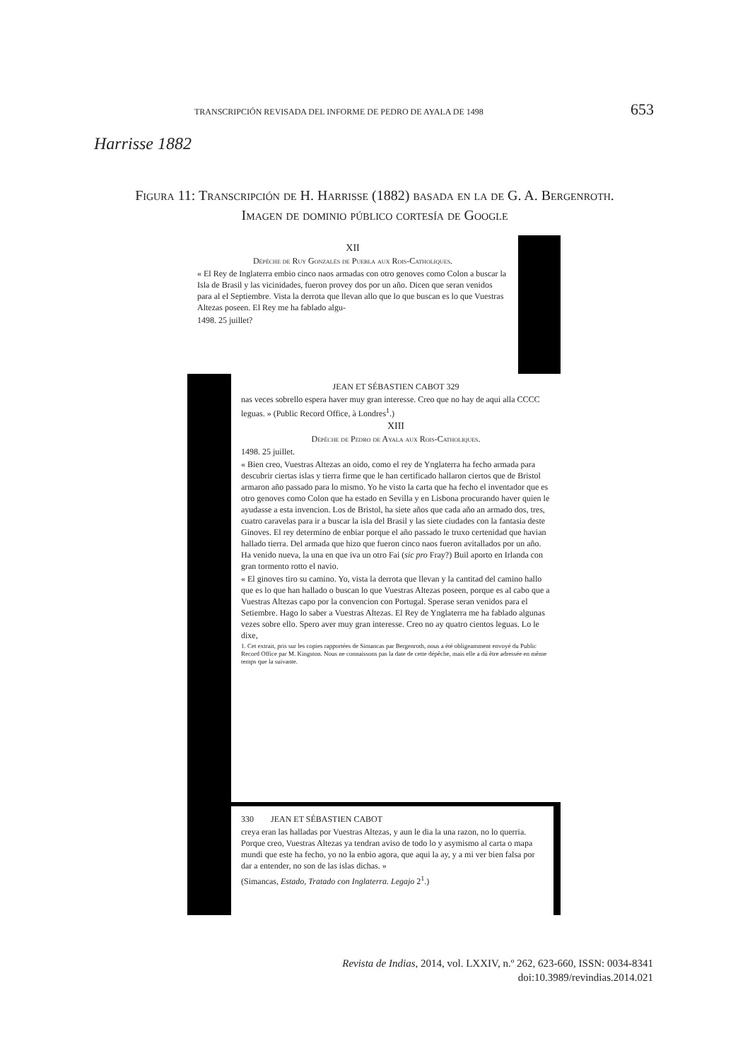TRANSCRIPCIÓN REVISADA DEL INFORME DE PEDRO DE AYALA DE 1498 653
Harrisse 1882
Figura 11: Transcripción de H. Harrisse (1882) basada en la de G. A. Bergenroth. Imagen de dominio público cortesía de Google
XII
Dépêche de Ruy Gonzalès de Puebla aux Rois-Catholiques.
« El Rey de Inglaterra embio cinco naos armadas con otro genoves como Colon a buscar la Isla de Brasil y las vicinidades, fueron provey dos por un año. Dicen que seran venidos para al el Septiembre. Vista la derrota que llevan allo que lo que buscan es lo que Vuestras Altezas poseen. El Rey me ha fablado algu-
1498. 25 juillet?
JEAN ET SÉBASTIEN CABOT 329
nas veces sobrello espera haver muy gran interesse. Creo que no hay de aqui alla CCCC leguas. » (Public Record Office, à Londres<sup>1</sup>.)
XIII
Dépêche de Pedro de Ayala aux Rois-Catholiques.
1498. 25 juillet.
« Bien creo, Vuestras Altezas an oido, como el rey de Ynglaterra ha fecho armada para descubrir ciertas islas y tierra firme que le han certificado hallaron ciertos que de Bristol armaron año passado para lo mismo. Yo he visto la carta que ha fecho el inventador que es otro genoves como Colon que ha estado en Sevilla y en Lisbona procurando haver quien le ayudasse a esta invencion. Los de Bristol, ha siete años que cada año an armado dos, tres, cuatro caravelas para ir a buscar la isla del Brasil y las siete ciudades con la fantasia deste Ginoves. El rey determino de enbiar porque el año passado le truxo certenidad que havian hallado tierra. Del armada que hizo que fueron cinco naos fueron avitallados por un año. Ha venido nueva, la una en que iva un otro Fai (sic pro Fray?) Buil aporto en Irlanda con gran tormento rotto el navio.
« El ginoves tiro su camino. Yo, vista la derrota que llevan y la cantitad del camino hallo que es lo que han hallado o buscan lo que Vuestras Altezas poseen, porque es al cabo que a Vuestras Altezas capo por la convencion con Portugal. Sperase seran venidos para el Setiembre. Hago lo saber a Vuestras Altezas. El Rey de Ynglaterra me ha fablado algunas vezes sobre ello. Spero aver muy gran interesse. Creo no ay quatro cientos leguas. Lo le dixe,
1. Cet extrait, pris sur les copies rapportées de Simancas par Bergenroth, nous a été obligeamment envoyé du Public Record Office par M. Kingston. Nous ne connaissons pas la date de cette dépêche, mais elle a dû être adressée en même temps que la suivante.
330 JEAN ET SÉBASTIEN CABOT
creya eran las halladas por Vuestras Altezas, y aun le dia la una razon, no lo querria. Porque creo, Vuestras Altezas ya tendran aviso de todo lo y asymismo al carta o mapa mundi que este ha fecho, yo no la enbio agora, que aqui la ay, y a mi ver bien falsa por dar a entender, no son de las islas dichas. »
(Simancas, Estado, Tratado con Inglaterra. Legajo 2<sup>1</sup>.)
Revista de Indias, 2014, vol. LXXIV, n.º 262, 623-660, ISSN: 0034-8341
doi:10.3989/revindias.2014.021